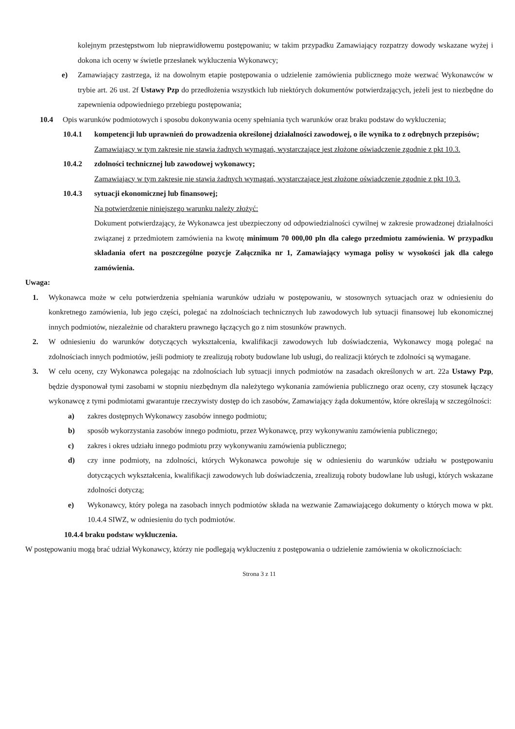kolejnym przestępstwom lub nieprawidłowemu postępowaniu; w takim przypadku Zamawiający rozpatrzy dowody wskazane wyżej i dokona ich oceny w świetle przesłanek wykluczenia Wykonawcy;
e) Zamawiający zastrzega, iż na dowolnym etapie postępowania o udzielenie zamówienia publicznego może wezwać Wykonawców w trybie art. 26 ust. 2f Ustawy Pzp do przedłożenia wszystkich lub niektórych dokumentów potwierdzających, jeżeli jest to niezbędne do zapewnienia odpowiedniego przebiegu postępowania;
10.4 Opis warunków podmiotowych i sposobu dokonywania oceny spełniania tych warunków oraz braku podstaw do wykluczenia;
10.4.1 kompetencji lub uprawnień do prowadzenia określonej działalności zawodowej, o ile wynika to z odrębnych przepisów;
Zamawiający w tym zakresie nie stawia żadnych wymagań, wystarczające jest złożone oświadczenie zgodnie z pkt 10.3.
10.4.2 zdolności technicznej lub zawodowej wykonawcy;
Zamawiający w tym zakresie nie stawia żadnych wymagań, wystarczające jest złożone oświadczenie zgodnie z pkt 10.3.
10.4.3 sytuacji ekonomicznej lub finansowej;
Na potwierdzenie niniejszego warunku należy złożyć:
Dokument potwierdzający, że Wykonawca jest ubezpieczony od odpowiedzialności cywilnej w zakresie prowadzonej działalności związanej z przedmiotem zamówienia na kwotę minimum 70 000,00 pln dla całego przedmiotu zamówienia. W przypadku składania ofert na poszczególne pozycje Załącznika nr 1, Zamawiający wymaga polisy w wysokości jak dla całego zamówienia.
Uwaga:
1. Wykonawca może w celu potwierdzenia spełniania warunków udziału w postępowaniu, w stosownych sytuacjach oraz w odniesieniu do konkretnego zamówienia, lub jego części, polegać na zdolnościach technicznych lub zawodowych lub sytuacji finansowej lub ekonomicznej innych podmiotów, niezależnie od charakteru prawnego łączących go z nim stosunków prawnych.
2. W odniesieniu do warunków dotyczących wykształcenia, kwalifikacji zawodowych lub doświadczenia, Wykonawcy mogą polegać na zdolnościach innych podmiotów, jeśli podmioty te zrealizują roboty budowlane lub usługi, do realizacji których te zdolności są wymagane.
3. W celu oceny, czy Wykonawca polegając na zdolnościach lub sytuacji innych podmiotów na zasadach określonych w art. 22a Ustawy Pzp, będzie dysponował tymi zasobami w stopniu niezbędnym dla należytego wykonania zamówienia publicznego oraz oceny, czy stosunek łączący wykonawcę z tymi podmiotami gwarantuje rzeczywisty dostęp do ich zasobów, Zamawiający żąda dokumentów, które określają w szczególności:
a) zakres dostępnych Wykonawcy zasobów innego podmiotu;
b) sposób wykorzystania zasobów innego podmiotu, przez Wykonawcę, przy wykonywaniu zamówienia publicznego;
c) zakres i okres udziału innego podmiotu przy wykonywaniu zamówienia publicznego;
d) czy inne podmioty, na zdolności, których Wykonawca powołuje się w odniesieniu do warunków udziału w postępowaniu dotyczących wykształcenia, kwalifikacji zawodowych lub doświadczenia, zrealizują roboty budowlane lub usługi, których wskazane zdolności dotyczą;
e) Wykonawcy, który polega na zasobach innych podmiotów składa na wezwanie Zamawiającego dokumenty o których mowa w pkt. 10.4.4 SIWZ, w odniesieniu do tych podmiotów.
10.4.4 braku podstaw wykluczenia.
W postępowaniu mogą brać udział Wykonawcy, którzy nie podlegają wykluczeniu z postępowania o udzielenie zamówienia w okolicznościach:
Strona 3 z 11